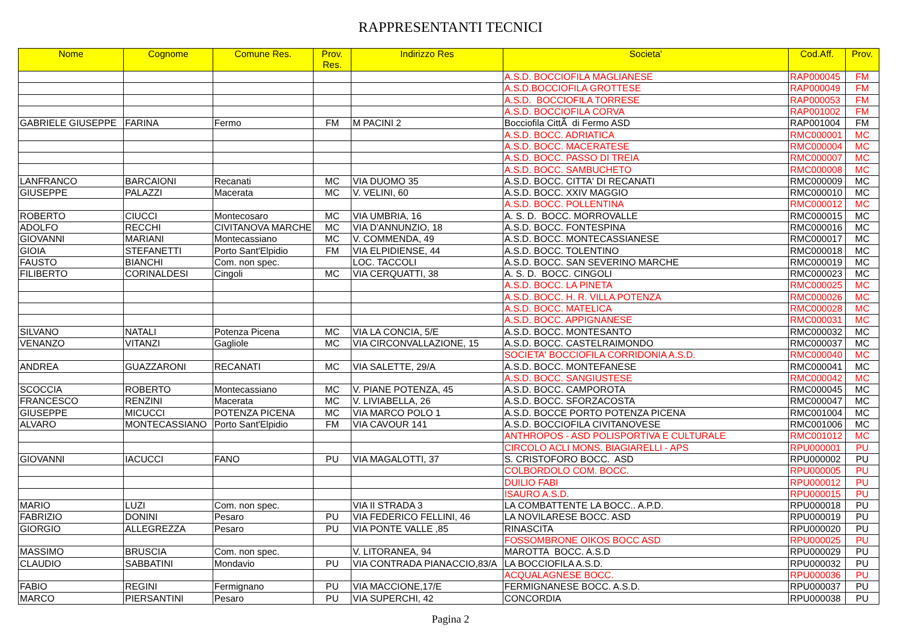RAPPRESENTANTI TECNICI
| Nome | Cognome | Comune Res. | Prov. Res. | Indirizzo Res | Societa' | Cod.Aff. | Prov. |
| --- | --- | --- | --- | --- | --- | --- | --- |
| | | | | | A.S.D. BOCCIOFILA MAGLIANESE | RAP000045 | FM |
| | | | | | A.S.D.BOCCIOFILA GROTTESE | RAP000049 | FM |
| | | | | | A.S.D. BOCCIOFILA TORRESE | RAP000053 | FM |
| | | | | | A.S.D. BOCCIOFILA CORVA | RAP001002 | FM |
| GABRIELE GIUSEPPE | FARINA | Fermo | FM | M PACINI 2 | Bocciofila CittÃ di Fermo ASD | RAP001004 | FM |
| | | | | | A.S.D. BOCC. ADRIATICA | RMC000001 | MC |
| | | | | | A.S.D. BOCC. MACERATESE | RMC000004 | MC |
| | | | | | A.S.D. BOCC. PASSO DI TREIA | RMC000007 | MC |
| | | | | | A.S.D. BOCC. SAMBUCHETO | RMC000008 | MC |
| LANFRANCO | BARCAIONI | Recanati | MC | VIA DUOMO 35 | A.S.D. BOCC. CITTA' DI RECANATI | RMC000009 | MC |
| GIUSEPPE | PALAZZI | Macerata | MC | V. VELINI, 60 | A.S.D. BOCC. XXIV MAGGIO | RMC000010 | MC |
| | | | | | A.S.D. BOCC. POLLENTINA | RMC000012 | MC |
| ROBERTO | CIUCCI | Montecosaro | MC | VIA UMBRIA, 16 | A. S. D. BOCC. MORROVALLE | RMC000015 | MC |
| ADOLFO | RECCHI | CIVITANOVA MARCHE | MC | VIA D'ANNUNZIO, 18 | A.S.D. BOCC. FONTESPINA | RMC000016 | MC |
| GIOVANNI | MARIANI | Montecassiano | MC | V. COMMENDA, 49 | A.S.D. BOCC. MONTECASSIANESE | RMC000017 | MC |
| GIOIA | STEFANETTI | Porto Sant'Elpidio | FM | VIA ELPIDIENSE, 44 | A.S.D. BOCC. TOLENTINO | RMC000018 | MC |
| FAUSTO | BIANCHI | Com. non spec. | | LOC. TACCOLI | A.S.D. BOCC. SAN SEVERINO MARCHE | RMC000019 | MC |
| FILIBERTO | CORINALDESI | Cingoli | MC | VIA CERQUATTI, 38 | A. S. D. BOCC. CINGOLI | RMC000023 | MC |
| | | | | | A.S.D. BOCC. LA PINETA | RMC000025 | MC |
| | | | | | A.S.D. BOCC. H. R. VILLA POTENZA | RMC000026 | MC |
| | | | | | A.S.D. BOCC. MATELICA | RMC000028 | MC |
| | | | | | A.S.D. BOCC. APPIGNANESE | RMC000031 | MC |
| SILVANO | NATALI | Potenza Picena | MC | VIA LA CONCIA, 5/E | A.S.D. BOCC. MONTESANTO | RMC000032 | MC |
| VENANZO | VITANZI | Gagliole | MC | VIA CIRCONVALLAZIONE, 15 | A.S.D. BOCC. CASTELRAIMONDO | RMC000037 | MC |
| | | | | | SOCIETA' BOCCIOFILA CORRIDONIA A.S.D. | RMC000040 | MC |
| ANDREA | GUAZZARONI | RECANATI | MC | VIA SALETTE, 29/A | A.S.D. BOCC. MONTEFANESE | RMC000041 | MC |
| | | | | | A.S.D. BOCC. SANGIUSTESE | RMC000042 | MC |
| SCOCCIA | ROBERTO | Montecassiano | MC | V. PIANE POTENZA, 45 | A.S.D. BOCC. CAMPOROTA | RMC000045 | MC |
| FRANCESCO | RENZINI | Macerata | MC | V. LIVIABELLA, 26 | A.S.D. BOCC. SFORZACOSTA | RMC000047 | MC |
| GIUSEPPE | MICUCCI | POTENZA PICENA | MC | VIA MARCO POLO 1 | A.S.D. BOCCE PORTO POTENZA PICENA | RMC001004 | MC |
| ALVARO | MONTECASSIANO | Porto Sant'Elpidio | FM | VIA CAVOUR 141 | A.S.D. BOCCIOFILA CIVITANOVESE | RMC001006 | MC |
| | | | | | ANTHROPOS - ASD POLISPORTIVA E CULTURALE | RMC001012 | MC |
| | | | | | CIRCOLO ACLI MONS. BIAGIARELLI - APS | RPU000001 | PU |
| GIOVANNI | IACUCCI | FANO | PU | VIA MAGALOTTI, 37 | S. CRISTOFORO BOCC. ASD | RPU000002 | PU |
| | | | | | COLBORDOLO COM. BOCC. | RPU000005 | PU |
| | | | | | DUILIO FABI | RPU000012 | PU |
| | | | | | ISAURO A.S.D. | RPU000015 | PU |
| MARIO | LUZI | Com. non spec. | | VIA II STRADA 3 | LA COMBATTENTE LA BOCC.. A.P.D. | RPU000018 | PU |
| FABRIZIO | DONINI | Pesaro | PU | VIA FEDERICO FELLINI, 46 | LA NOVILARESE BOCC. ASD | RPU000019 | PU |
| GIORGIO | ALLEGREZZA | Pesaro | PU | VIA PONTE VALLE ,85 | RINASCITA | RPU000020 | PU |
| | | | | | FOSSOMBRONE OIKOS BOCC ASD | RPU000025 | PU |
| MASSIMO | BRUSCIA | Com. non spec. | | V. LITORANEA, 94 | MAROTTA BOCC. A.S.D | RPU000029 | PU |
| CLAUDIO | SABBATINI | Mondavio | PU | VIA CONTRADA PIANACCIO,83/A | LA BOCCIOFILA A.S.D. | RPU000032 | PU |
| | | | | | ACQUALAGNESE BOCC. | RPU000036 | PU |
| FABIO | REGINI | Fermignano | PU | VIA MACCIONE,17/E | FERMIGNANESE BOCC. A.S.D. | RPU000037 | PU |
| MARCO | PIERSANTINI | Pesaro | PU | VIA SUPERCHI, 42 | CONCORDIA | RPU000038 | PU |
Pagina 2